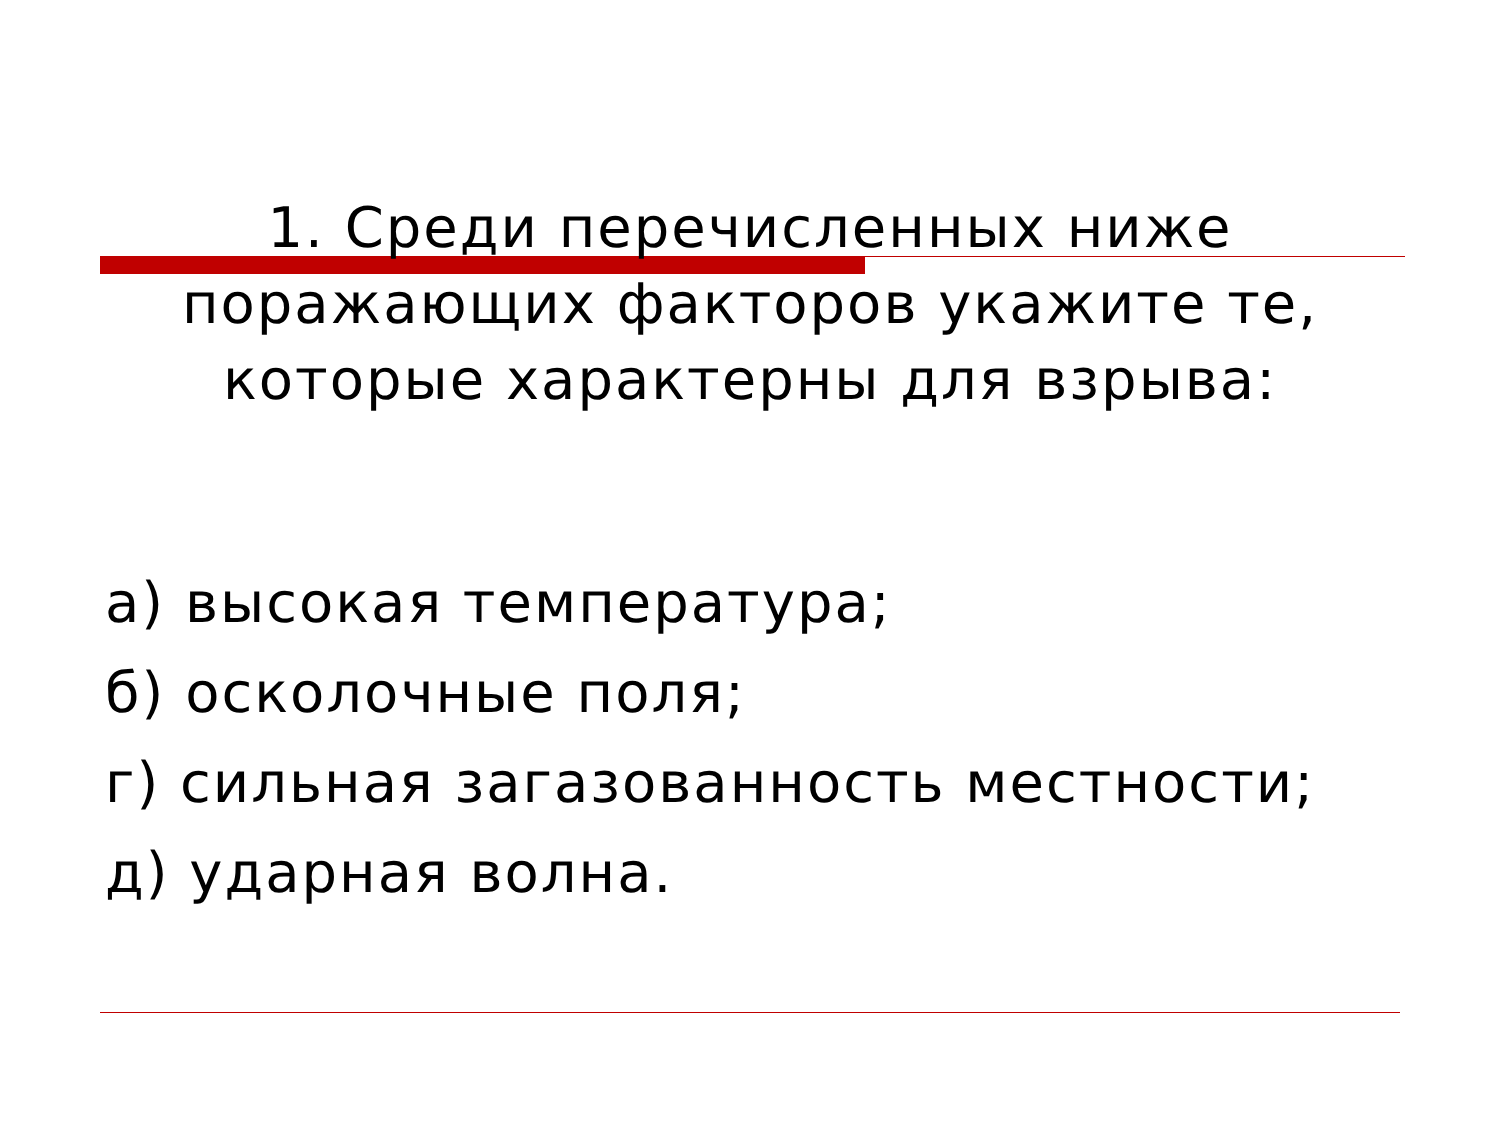1. Среди перечисленных ниже поражающих факторов укажите те, которые характерны для взрыва:
а) высокая температура;
б) осколочные поля;
г) сильная загазованность местности;
д) ударная волна.